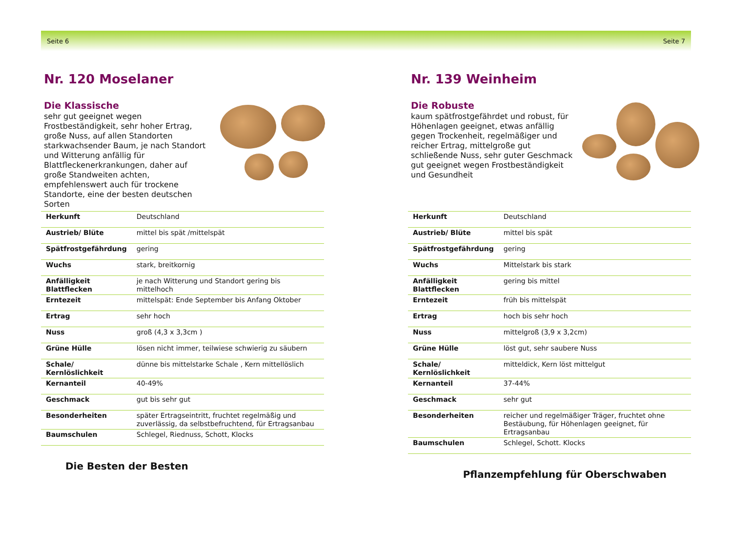Seite 6 Seite 7
Nr. 120 Moselaner
Die Klassische
sehr gut geeignet wegen Frostbeständigkeit, sehr hoher Ertrag, große Nuss, auf allen Standorten starkwachsender Baum, je nach Standort und Witterung anfällig für Blattfleckenerkrankungen, daher auf große Standweiten achten, empfehlenswert auch für trockene Standorte, eine der besten deutschen Sorten
| Herkunft | Deutschland |
| Austrieb/ Blüte | mittel bis spät /mittelspät |
| Spätfrostgefährdung | gering |
| Wuchs | stark, breitkornig |
| Anfälligkeit Blattflecken | je nach Witterung und Standort gering bis mittelhoch |
| Erntezeit | mittelspät: Ende September bis Anfang Oktober |
| Ertrag | sehr hoch |
| Nuss | groß (4,3 x 3,3cm ) |
| Grüne Hülle | lösen nicht immer, teilwiese schwierig zu säubern |
| Schale/ Kernlöslichkeit | dünne bis mittelstarke Schale , Kern mittellöslich |
| Kernanteil | 40-49% |
| Geschmack | gut bis sehr gut |
| Besonderheiten | später Ertragseintritt, fruchtet regelmäßig und zuverlässig, da selbstbefruchtend, für Ertragsanbau |
| Baumschulen | Schlegel, Riednuss, Schott, Klocks |
Die Besten der Besten
Nr. 139 Weinheim
Die Robuste
kaum spätfrostgefährdet und robust, für Höhenlagen geeignet, etwas anfällig gegen Trockenheit, regelmäßiger und reicher Ertrag, mittelgroße gut schließende Nuss, sehr guter Geschmack gut geeignet wegen Frostbeständigkeit und Gesundheit
| Herkunft | Deutschland |
| Austrieb/ Blüte | mittel bis spät |
| Spätfrostgefährdung | gering |
| Wuchs | Mittelstark bis stark |
| Anfälligkeit Blattflecken | gering bis mittel |
| Erntezeit | früh bis mittelspät |
| Ertrag | hoch bis sehr hoch |
| Nuss | mittelgroß (3,9 x 3,2cm) |
| Grüne Hülle | löst gut, sehr saubere Nuss |
| Schale/ Kernlöslichkeit | mitteldick, Kern löst mittelgut |
| Kernanteil | 37-44% |
| Geschmack | sehr gut |
| Besonderheiten | reicher und regelmäßiger Träger, fruchtet ohne Bestäubung, für Höhenlagen geeignet, für Ertragsanbau |
| Baumschulen | Schlegel, Schott. Klocks |
Pflanzempfehlung für Oberschwaben